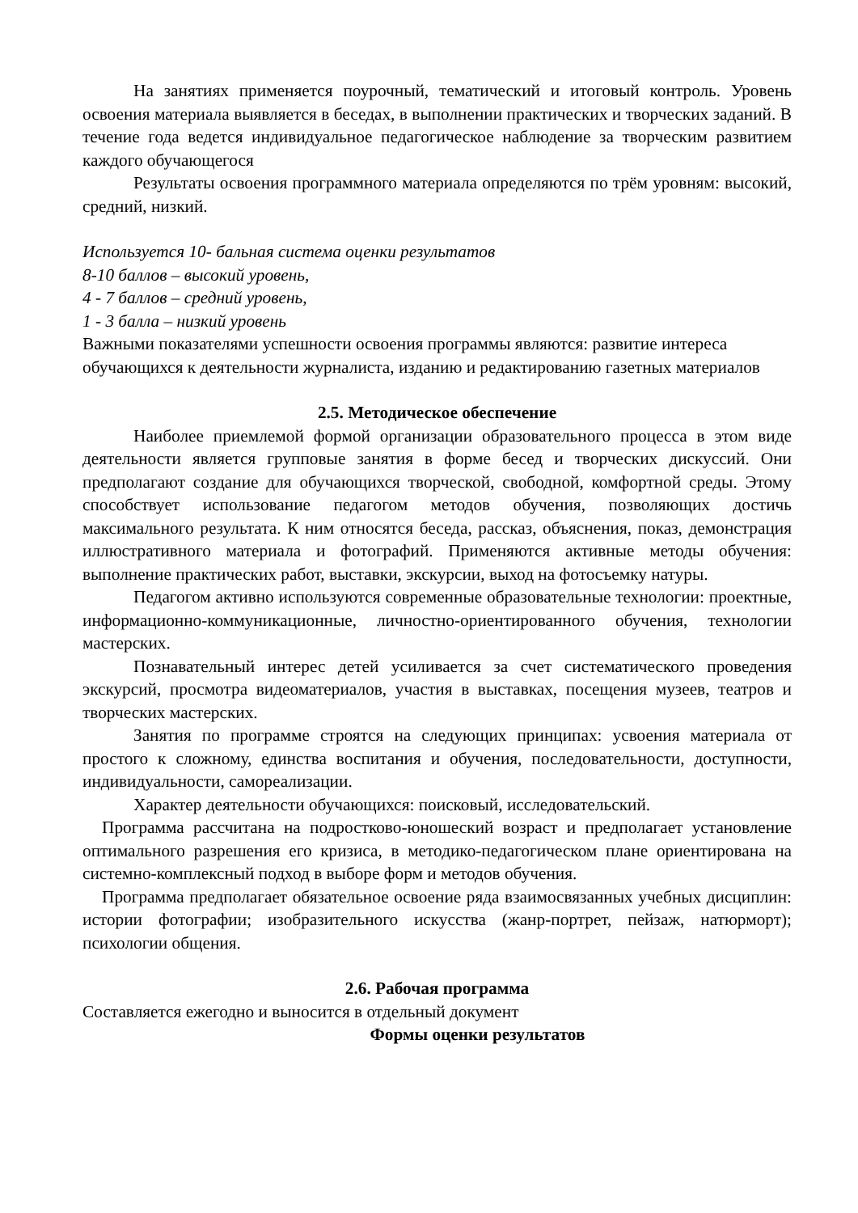На занятиях применяется поурочный, тематический и итоговый контроль. Уровень освоения материала выявляется в беседах, в выполнении практических и творческих заданий. В течение года ведется индивидуальное педагогическое наблюдение за творческим развитием каждого обучающегося
Результаты освоения программного материала определяются по трём уровням: высокий, средний, низкий.
Используется 10- бальная система оценки результатов
8-10 баллов – высокий уровень,
4 - 7 баллов – средний уровень,
1 - 3 балла – низкий уровень
Важными показателями успешности освоения программы являются: развитие интереса обучающихся к деятельности журналиста, изданию и редактированию газетных материалов
2.5. Методическое обеспечение
Наиболее приемлемой формой организации образовательного процесса в этом виде деятельности является групповые занятия в форме бесед и творческих дискуссий. Они предполагают создание для обучающихся творческой, свободной, комфортной среды. Этому способствует использование педагогом методов обучения, позволяющих достичь максимального результата. К ним относятся беседа, рассказ, объяснения, показ, демонстрация иллюстративного материала и фотографий. Применяются активные методы обучения: выполнение практических работ, выставки, экскурсии, выход на фотосъемку натуры.
Педагогом активно используются современные образовательные технологии: проектные, информационно-коммуникационные, личностно-ориентированного обучения, технологии мастерских.
Познавательный интерес детей усиливается за счет систематического проведения экскурсий, просмотра видеоматериалов, участия в выставках, посещения музеев, театров и творческих мастерских.
Занятия по программе строятся на следующих принципах: усвоения материала от простого к сложному, единства воспитания и обучения, последовательности, доступности, индивидуальности, самореализации.
Характер деятельности обучающихся: поисковый, исследовательский.
Программа рассчитана на подростково-юношеский возраст и предполагает установление оптимального разрешения его кризиса, в методико-педагогическом плане ориентирована на системно-комплексный подход в выборе форм и методов обучения.
Программа предполагает обязательное освоение ряда взаимосвязанных учебных дисциплин: истории фотографии; изобразительного искусства (жанр-портрет, пейзаж, натюрморт); психологии общения.
2.6. Рабочая программа
Составляется ежегодно и выносится в отдельный документ
Формы оценки результатов